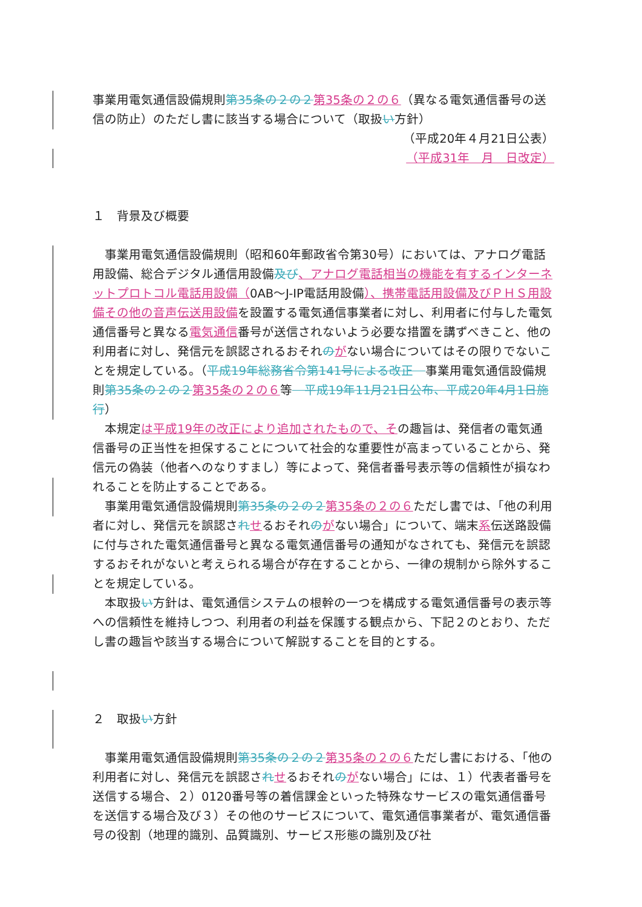事業用電気通信設備規則第35条の２の２ 第35条の２の６（異なる電気通信番号の送信の防止）のただし書に該当する場合について（取扱い方針）
（平成20年４月21日公表）
（平成31年　月　日改定）
１　背景及び概要
事業用電気通信設備規則（昭和60年郵政省令第30号）においては、アナログ電話用設備、総合デジタル通信用設備及び、アナログ電話相当の機能を有するインターネットプロトコル電話用設備（0AB～J-IP電話用設備）、携帯電話用設備及びＰＨＳ用設備その他の音声伝送用設備を設置する電気通信事業者に対し、利用者に付与した電気通信番号と異なる電気通信番号が送信されないよう必要な措置を講ずべきこと、他の利用者に対し、発信元を誤認されるおそれのがない場合についてはその限りでないことを規定している。（平成19年総務省令第141号による改正　事業用電気通信設備規則第35条の２の２ 第35条の２の６等　平成19年11月21日公布、平成20年4月1日施行）
本規定は平成19年の改正により追加されたもので、その趣旨は、発信者の電気通信番号の正当性を担保することについて社会的な重要性が高まっていることから、発信元の偽装（他者へのなりすまし）等によって、発信者番号表示等の信頼性が損なわれることを防止することである。
事業用電気通信設備規則第35条の２の２ 第35条の２の６ただし書では、「他の利用者に対し、発信元を誤認されせるおそれのがない場合」について、端末系伝送路設備に付与された電気通信番号と異なる電気通信番号の通知がなされても、発信元を誤認するおそれがないと考えられる場合が存在することから、一律の規制から除外することを規定している。
本取扱い方針は、電気通信システムの根幹の一つを構成する電気通信番号の表示等への信頼性を維持しつつ、利用者の利益を保護する観点から、下記２のとおり、ただし書の趣旨や該当する場合について解説することを目的とする。
２　取扱い方針
事業用電気通信設備規則第35条の２の２ 第35条の２の６ただし書における、「他の利用者に対し、発信元を誤認されせるおそれのがない場合」には、１）代表者番号を送信する場合、２）0120番号等の着信課金といった特殊なサービスの電気通信番号を送信する場合及び３）その他のサービスについて、電気通信事業者が、電気通信番号の役割（地理的識別、品質識別、サービス形態の識別及び社